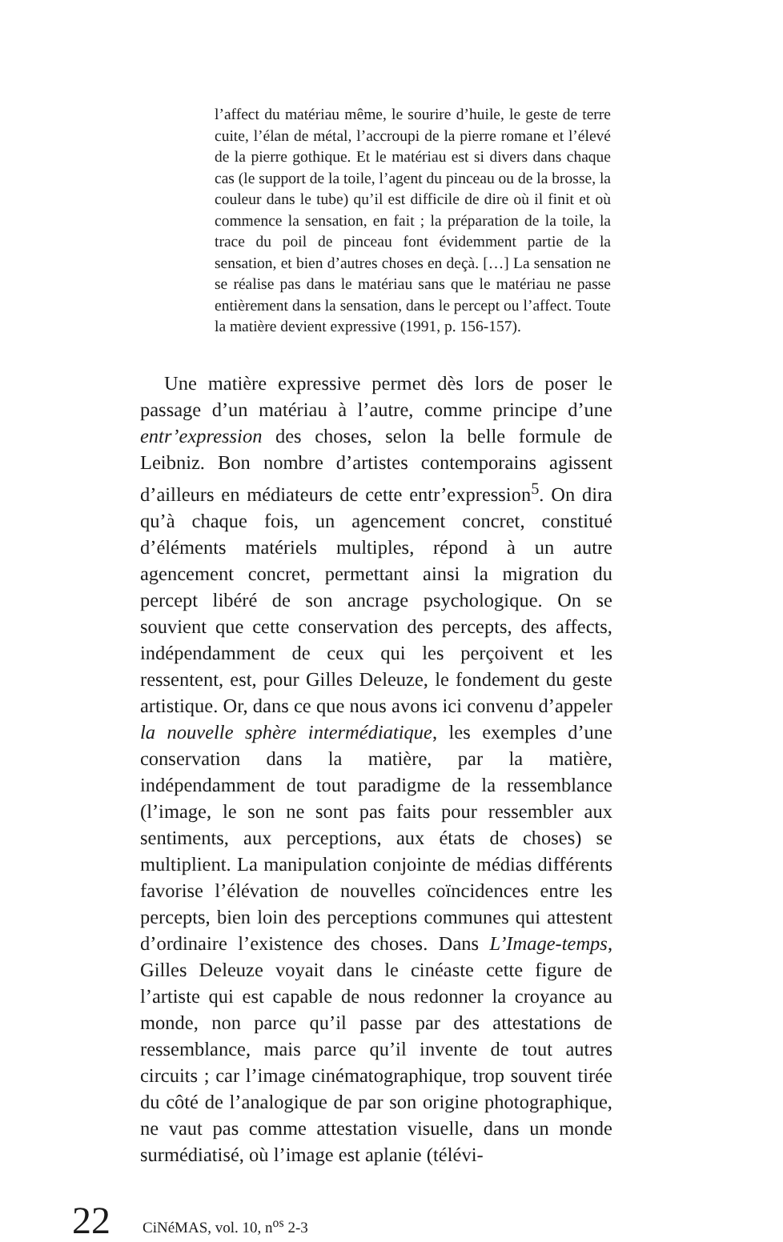l’affect du matériau même, le sourire d’huile, le geste de terre cuite, l’élan de métal, l’accroupi de la pierre romane et l’élevé de la pierre gothique. Et le matériau est si divers dans chaque cas (le support de la toile, l’agent du pinceau ou de la brosse, la couleur dans le tube) qu’il est difficile de dire où il finit et où commence la sensation, en fait ; la préparation de la toile, la trace du poil de pinceau font évidemment partie de la sensation, et bien d’autres choses en deçà. […] La sensation ne se réalise pas dans le matériau sans que le matériau ne passe entièrement dans la sensation, dans le percept ou l’affect. Toute la matière devient expressive (1991, p. 156-157).
Une matière expressive permet dès lors de poser le passage d’un matériau à l’autre, comme principe d’une entr’expression des choses, selon la belle formule de Leibniz. Bon nombre d’artistes contemporains agissent d’ailleurs en médiateurs de cette entr’expression<sup>5</sup>. On dira qu’à chaque fois, un agencement concret, constitué d’éléments matériels multiples, répond à un autre agencement concret, permettant ainsi la migration du percept libéré de son ancrage psychologique. On se souvient que cette conservation des percepts, des affects, indépendamment de ceux qui les perçoivent et les ressentent, est, pour Gilles Deleuze, le fondement du geste artistique. Or, dans ce que nous avons ici convenu d’appeler la nouvelle sphère intermédiatique, les exemples d’une conservation dans la matière, par la matière, indépendamment de tout paradigme de la ressemblance (l’image, le son ne sont pas faits pour ressembler aux sentiments, aux perceptions, aux états de choses) se multiplient. La manipulation conjointe de médias différents favorise l’élévation de nouvelles coïncidences entre les percepts, bien loin des perceptions communes qui attestent d’ordinaire l’existence des choses. Dans L’Image-temps, Gilles Deleuze voyait dans le cinéaste cette figure de l’artiste qui est capable de nous redonner la croyance au monde, non parce qu’il passe par des attestations de ressemblance, mais parce qu’il invente de tout autres circuits ; car l’image cinématographique, trop souvent tirée du côté de l’analogique de par son origine photographique, ne vaut pas comme attestation visuelle, dans un monde surmédiatisé, où l’image est aplanie (télévi-
22 CiNéMAS, vol. 10, n<sup>os</sup> 2-3